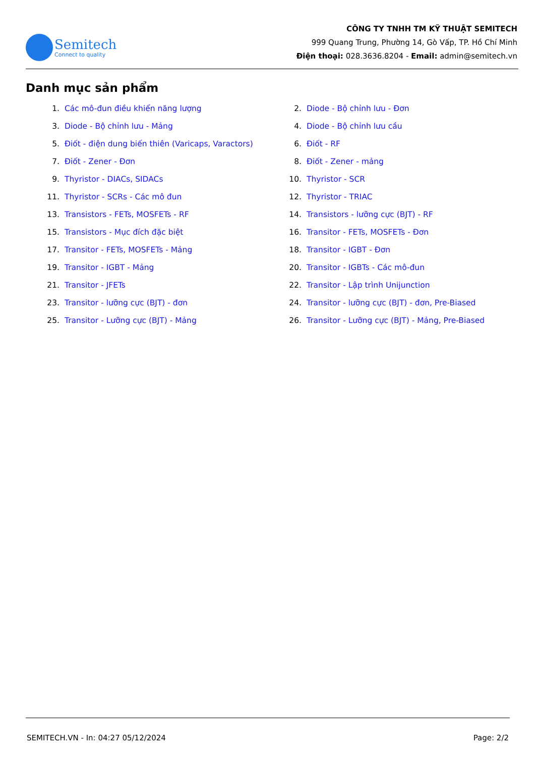Semitech
Connect to quality
CÔNG TY TNHH TM KỸ THUẬT SEMITECH
999 Quang Trung, Phường 14, Gò Vấp, TP. Hồ Chí Minh
Điện thoại: 028.3636.8204 - Email: admin@semitech.vn
Danh mục sản phẩm
1. Các mô-đun điều khiển năng lượng
2. Diode - Bộ chỉnh lưu - Đơn
3. Diode - Bộ chỉnh lưu - Mảng
4. Diode - Bộ chỉnh lưu cầu
5. Điốt - điện dung biến thiên (Varicaps, Varactors)
6. Điốt - RF
7. Điốt - Zener - Đơn
8. Điốt - Zener - mảng
9. Thyristor - DIACs, SIDACs
10. Thyristor - SCR
11. Thyristor - SCRs - Các mô đun
12. Thyristor - TRIAC
13. Transistors - FETs, MOSFETs - RF
14. Transistors - lưỡng cực (BJT) - RF
15. Transistors - Mục đích đặc biệt
16. Transitor - FETs, MOSFETs - Đơn
17. Transitor - FETs, MOSFETs - Mảng
18. Transitor - IGBT - Đơn
19. Transitor - IGBT - Mảng
20. Transitor - IGBTs - Các mô-đun
21. Transitor - JFETs
22. Transitor - Lập trình Unijunction
23. Transitor - lưỡng cực (BJT) - đơn
24. Transitor - lưỡng cực (BJT) - đơn, Pre-Biased
25. Transitor - Lưỡng cực (BJT) - Mảng
26. Transitor - Lưỡng cực (BJT) - Mảng, Pre-Biased
SEMITECH.VN - In: 04:27 05/12/2024 Page: 2/2